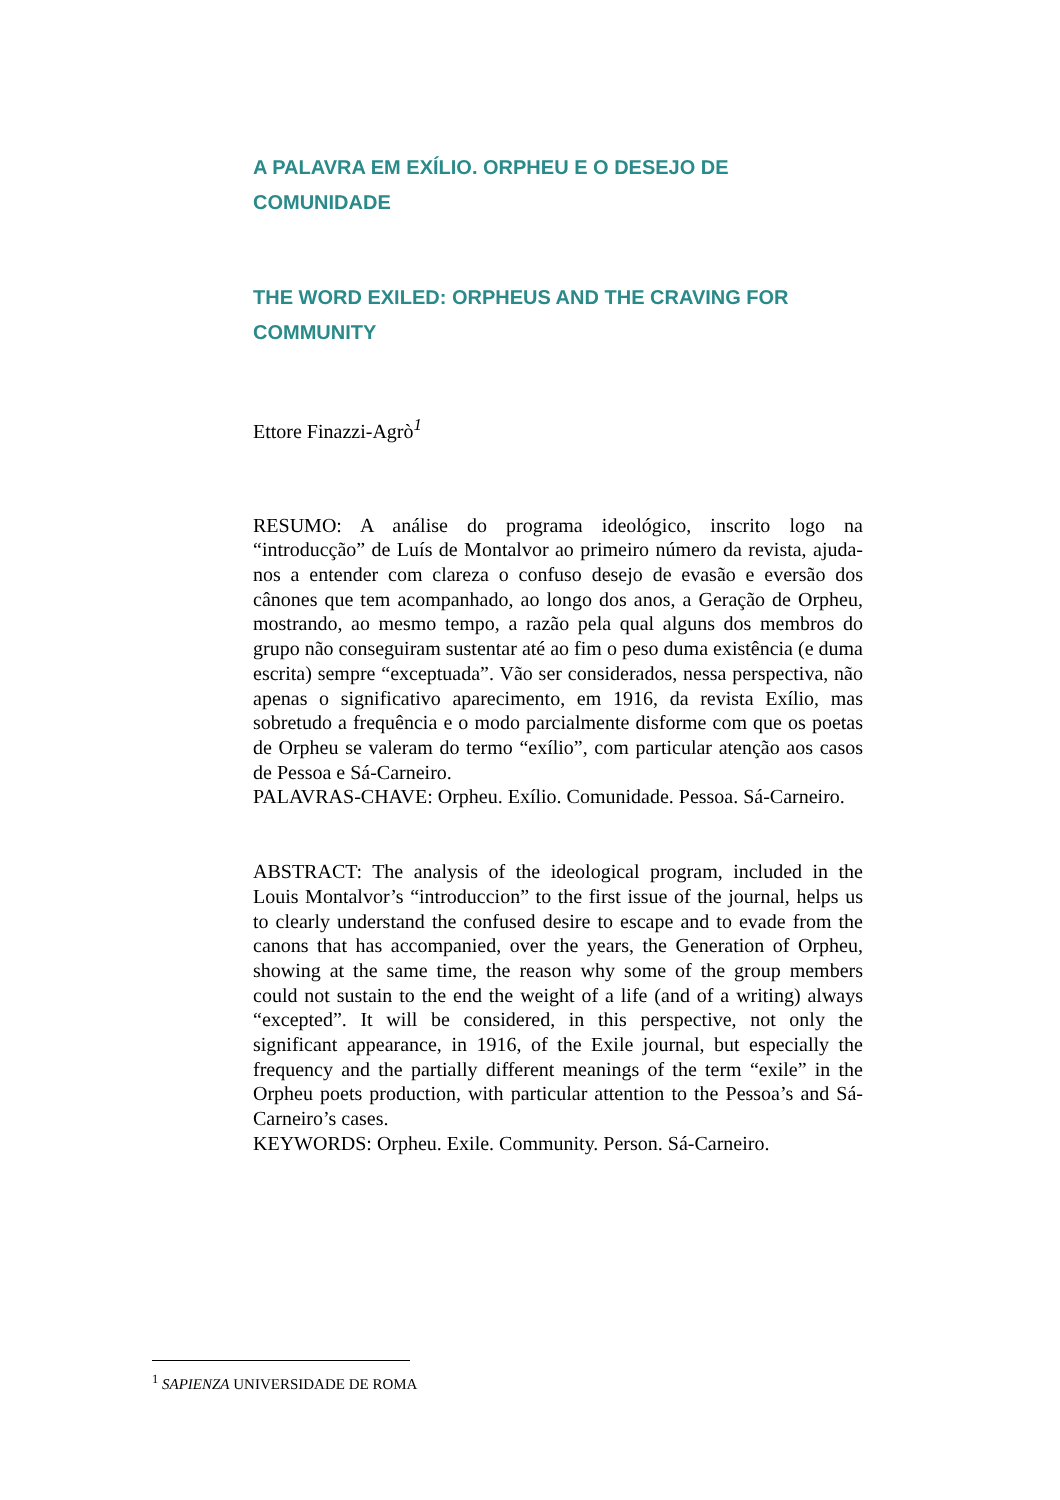A PALAVRA EM EXÍLIO. ORPHEU E O DESEJO DE COMUNIDADE
THE WORD EXILED: ORPHEUS AND THE CRAVING FOR COMMUNITY
Ettore Finazzi-Agrò<sup>1</sup>
RESUMO: A análise do programa ideológico, inscrito logo na “introducção” de Luís de Montalvor ao primeiro número da revista, ajuda-nos a entender com clareza o confuso desejo de evasão e eversão dos cânones que tem acompanhado, ao longo dos anos, a Geração de Orpheu, mostrando, ao mesmo tempo, a razão pela qual alguns dos membros do grupo não conseguiram sustentar até ao fim o peso duma existência (e duma escrita) sempre “exceptuada”. Vão ser considerados, nessa perspectiva, não apenas o significativo aparecimento, em 1916, da revista Exílio, mas sobretudo a frequência e o modo parcialmente disforme com que os poetas de Orpheu se valeram do termo “exílio”, com particular atenção aos casos de Pessoa e Sá-Carneiro.
PALAVRAS-CHAVE: Orpheu. Exílio. Comunidade. Pessoa. Sá-Carneiro.
ABSTRACT: The analysis of the ideological program, included in the Louis Montalvor’s “introduccion” to the first issue of the journal, helps us to clearly understand the confused desire to escape and to evade from the canons that has accompanied, over the years, the Generation of Orpheu, showing at the same time, the reason why some of the group members could not sustain to the end the weight of a life (and of a writing) always “excepted”. It will be considered, in this perspective, not only the significant appearance, in 1916, of the Exile journal, but especially the frequency and the partially different meanings of the term “exile” in the Orpheu poets production, with particular attention to the Pessoa’s and Sá-Carneiro’s cases.
KEYWORDS: Orpheu. Exile. Community. Person. Sá-Carneiro.
<sup>1</sup> SAPIENZA UNIVERSIDADE DE ROMA